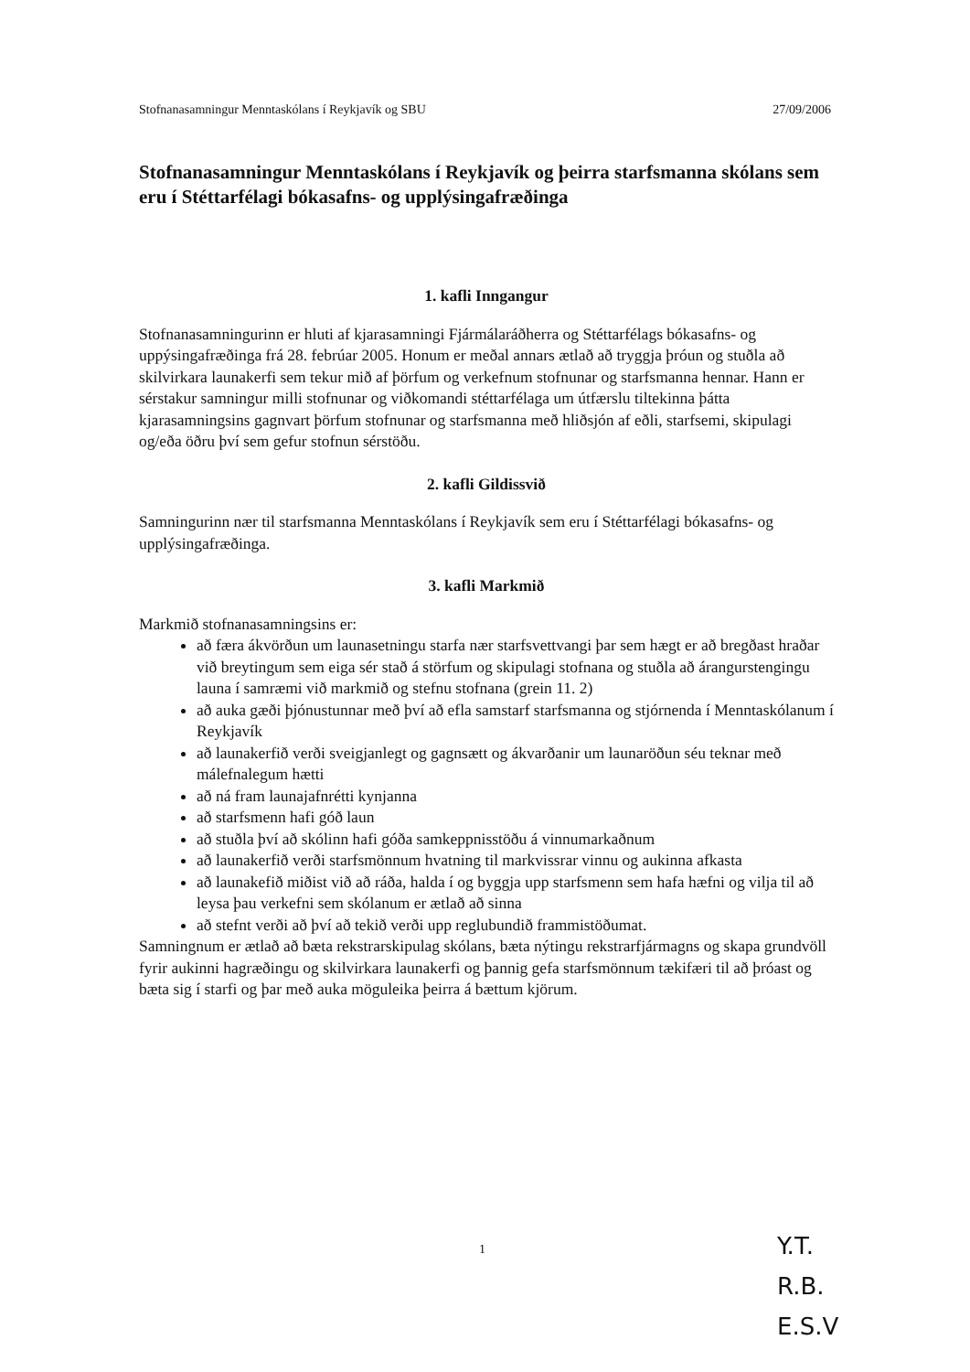Stofnanasamningur Menntaskólans í Reykjavík og SBU 27/09/2006
Stofnanasamningur Menntaskólans í Reykjavík og þeirra starfsmanna skólans sem eru í Stéttarfélagi bókasafns- og upplýsingafræðinga
1. kafli Inngangur
Stofnanasamningurinn er hluti af kjarasamningi Fjármálaráðherra og Stéttarfélags bókasafns- og uppýsingafræðinga frá 28. febrúar 2005. Honum er meðal annars ætlað að tryggja þróun og stuðla að skilvirkara launakerfi sem tekur mið af þörfum og verkefnum stofnunar og starfsmanna hennar. Hann er sérstakur samningur milli stofnunar og viðkomandi stéttarfélaga um útfærslu tiltekinna þátta kjarasamningsins gagnvart þörfum stofnunar og starfsmanna með hliðsjón af eðli, starfsemi, skipulagi og/eða öðru því sem gefur stofnun sérstöðu.
2. kafli Gildissvið
Samningurinn nær til starfsmanna Menntaskólans í Reykjavík sem eru í Stéttarfélagi bókasafns- og upplýsingafræðinga.
3. kafli Markmið
Markmið stofnanasamningsins er:
að færa ákvörðun um launasetningu starfa nær starfsvettvangi þar sem hægt er að bregðast hraðar við breytingum sem eiga sér stað á störfum og skipulagi stofnana og stuðla að árangurstengingu launa í samræmi við markmið og stefnu stofnana (grein 11. 2)
að auka gæði þjónustunnar með því að efla samstarf starfsmanna og stjórnenda í Menntaskólanum í Reykjavík
að launakerfið verði sveigjanlegt og gagnsætt og ákvarðanir um launaröðun séu teknar með málefnalegum hætti
að ná fram launajafnrétti kynjanna
að starfsmenn hafi góð laun
að stuðla því að skólinn hafi góða samkeppnisstöðu á vinnumarkaðnum
að launakerfið verði starfsmönnum hvatning til markvissrar vinnu og aukinna afkasta
að launakefið miðist við að ráða, halda í og byggja upp starfsmenn sem hafa hæfni og vilja til að leysa þau verkefni sem skólanum er ætlað að sinna
að stefnt verði að því að tekið verði upp reglubundið frammistöðumat.
Samningnum er ætlað að bæta rekstrarskipulag skólans, bæta nýtingu rekstrarfjármagns og skapa grundvöll fyrir aukinni hagræðingu og skilvirkara launakerfi og þannig gefa starfsmönnum tækifæri til að þróast og bæta sig í starfi og þar með auka möguleika þeirra á bættum kjörum.
1
Y.T.
R.B.
E.S.V